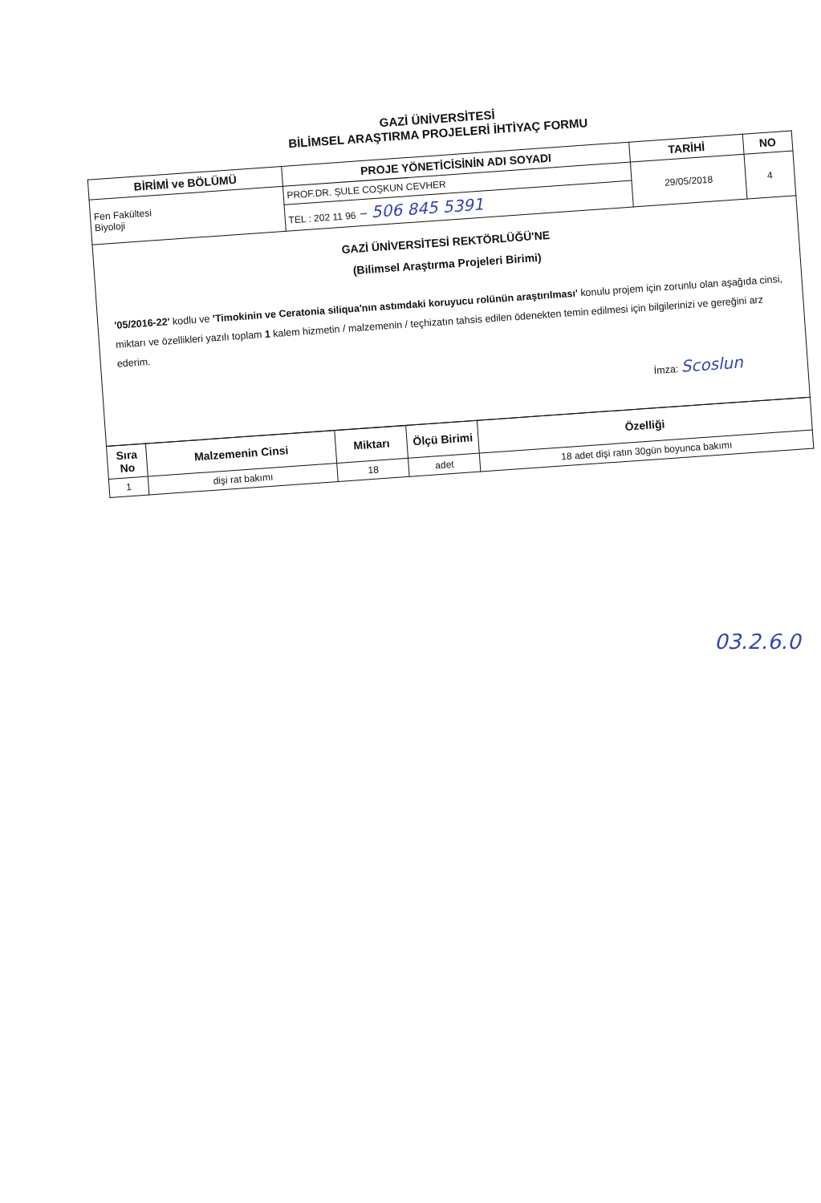GAZİ ÜNİVERSİTESİ
BİLİMSEL ARAŞTIRMA PROJELERİ İHTİYAÇ FORMU
| BİRİMİ ve BÖLÜMÜ | PROJE YÖNETİCİSİNİN ADI SOYADI | TARİHİ | NO |
| --- | --- | --- | --- |
| Fen Fakültesi Biyoloji | PROF.DR. ŞULE COŞKUN CEVHER | 29/05/2018 | 4 |
| | TEL : 202 11 96 – 506 845 5391 | | |
| GAZİ ÜNİVERSİTESİ REKTÖRLÜĞÜ'NE (Bilimsel Araştırma Projeleri Birimi) '05/2016-22' kodlu ve 'Timokinin ve Ceratonia siliqua'nın astımdaki koruyucu rolünün araştırılması' konulu projem için zorunlu olan aşağıda cinsi, miktarı ve özellikleri yazılı toplam 1 kalem hizmetin / malzemenin / teçhizatın tahsis edilen ödenekten temin edilmesi için bilgilerinizi ve gereğini arz ederim. İmza: Scoslun | | | |
| Sıra No | Malzemenin Cinsi | Miktarı | Ölçü Birimi | Özelliği |
| --- | --- | --- | --- | --- |
| 1 | dişi rat bakımı | 18 | adet | 18 adet dişi ratın 30gün boyunca bakımı |
03.2.6.0